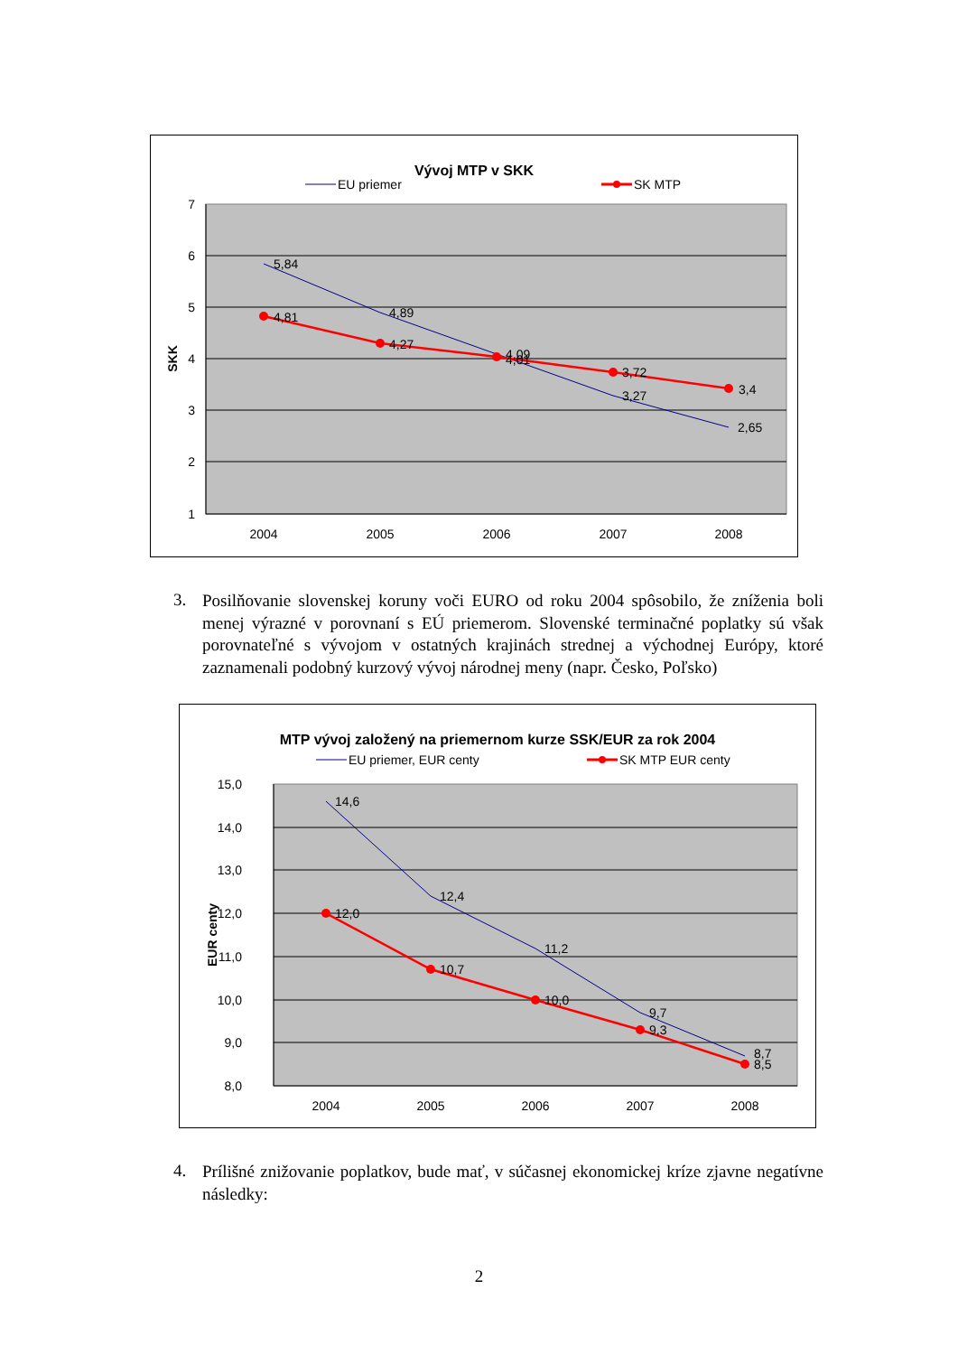Vývoj MTP v SKK
EU priemer
SK MTP
7
6
5
4
3
2
1
SKK
2004
2005
2006
2007
2008
5,84
4,89
4,09
3,27
2,65
4,81
4,27
4,01
3,72
3,4
3.
Posilňovanie slovenskej koruny voči EURO od roku 2004 spôsobilo, že zníženia boli menej výrazné v porovnaní s EÚ priemerom. Slovenské terminačné poplatky sú však porovnateľné s vývojom v ostatných krajinách strednej a východnej Európy, ktoré zaznamenali podobný kurzový vývoj národnej meny (napr. Česko, Poľsko)
MTP vývoj založený na priemernom kurze SSK/EUR za rok 2004
EU priemer, EUR centy
SK MTP EUR centy
15,0
14,0
13,0
12,0
11,0
10,0
9,0
8,0
EUR centy
2004
2005
2006
2007
2008
14,6
12,4
11,2
9,7
8,7
12,0
10,7
10,0
9,3
8,5
4.
Prílišné znižovanie poplatkov, bude mať, v súčasnej ekonomickej kríze zjavne negatívne následky:
2